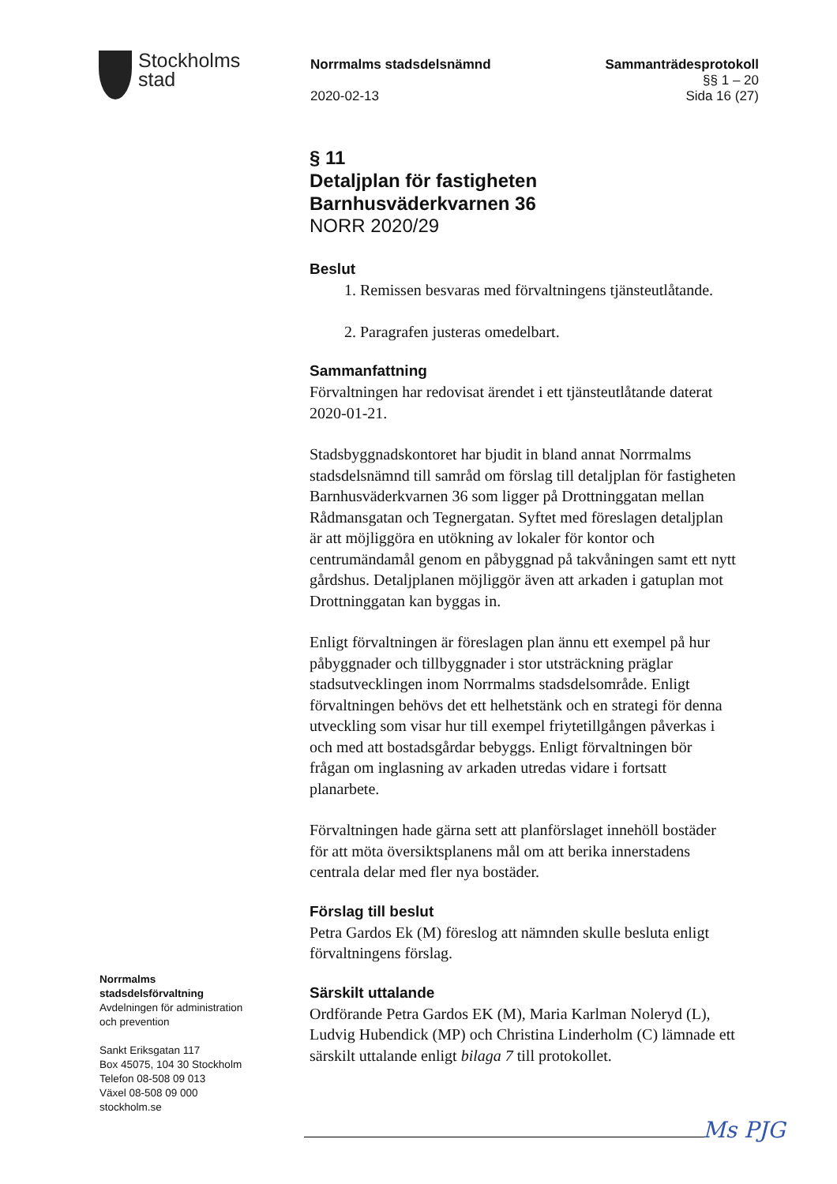Stockholms
stad
Norrmalms stadsdelsnämnd Sammanträdesprotokoll
§§ 1 – 20
2020-02-13 Sida 16 (27)
§ 11
Detaljplan för fastigheten
Barnhusväderkvarnen 36
NORR 2020/29
Beslut
1. Remissen besvaras med förvaltningens tjänsteutlåtande.
2. Paragrafen justeras omedelbart.
Sammanfattning
Förvaltningen har redovisat ärendet i ett tjänsteutlåtande daterat 2020-01-21.
Stadsbyggnadskontoret har bjudit in bland annat Norrmalms stadsdelsnämnd till samråd om förslag till detaljplan för fastigheten Barnhusväderkvarnen 36 som ligger på Drottninggatan mellan Rådmansgatan och Tegnergatan. Syftet med föreslagen detaljplan är att möjliggöra en utökning av lokaler för kontor och centrumändamål genom en påbyggnad på takvåningen samt ett nytt gårdshus. Detaljplanen möjliggör även att arkaden i gatuplan mot Drottninggatan kan byggas in.
Enligt förvaltningen är föreslagen plan ännu ett exempel på hur påbyggnader och tillbyggnader i stor utsträckning präglar stadsutvecklingen inom Norrmalms stadsdelsområde. Enligt förvaltningen behövs det ett helhetstänk och en strategi för denna utveckling som visar hur till exempel friytetillgången påverkas i och med att bostadsgårdar bebyggs. Enligt förvaltningen bör frågan om inglasning av arkaden utredas vidare i fortsatt planarbete.
Förvaltningen hade gärna sett att planförslaget innehöll bostäder för att möta översiktsplanens mål om att berika innerstadens centrala delar med fler nya bostäder.
Förslag till beslut
Petra Gardos Ek (M) föreslog att nämnden skulle besluta enligt förvaltningens förslag.
Särskilt uttalande
Ordförande Petra Gardos EK (M), Maria Karlman Noleryd (L), Ludvig Hubendick (MP) och Christina Linderholm (C) lämnade ett särskilt uttalande enligt bilaga 7 till protokollet.
Norrmalms
stadsdelsförvaltning
Avdelningen för administration
och prevention
Sankt Eriksgatan 117
Box 45075, 104 30 Stockholm
Telefon 08-508 09 013
Växel 08-508 09 000
stockholm.se
Ms PJG